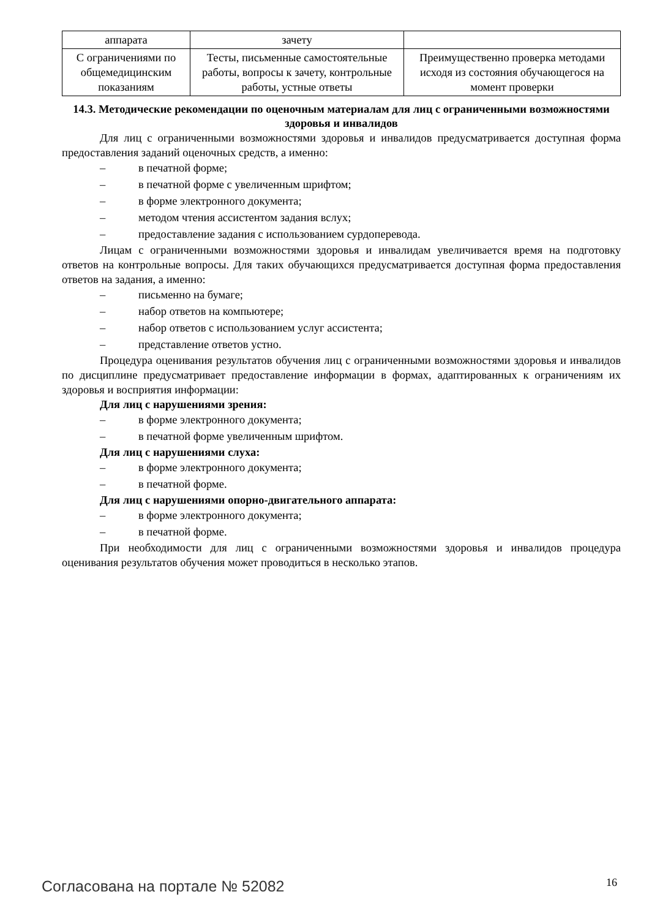| аппарата | зачету | |
| С ограничениями по общемедицинским показаниям | Тесты, письменные самостоятельные работы, вопросы к зачету, контрольные работы, устные ответы | Преимущественно проверка методами исходя из состояния обучающегося на момент проверки |
14.3. Методические рекомендации по оценочным материалам для лиц с ограниченными возможностями здоровья и инвалидов
Для лиц с ограниченными возможностями здоровья и инвалидов предусматривается доступная форма предоставления заданий оценочных средств, а именно:
– в печатной форме;
– в печатной форме с увеличенным шрифтом;
– в форме электронного документа;
– методом чтения ассистентом задания вслух;
– предоставление задания с использованием сурдоперевода.
Лицам с ограниченными возможностями здоровья и инвалидам увеличивается время на подготовку ответов на контрольные вопросы. Для таких обучающихся предусматривается доступная форма предоставления ответов на задания, а именно:
– письменно на бумаге;
– набор ответов на компьютере;
– набор ответов с использованием услуг ассистента;
– представление ответов устно.
Процедура оценивания результатов обучения лиц с ограниченными возможностями здоровья и инвалидов по дисциплине предусматривает предоставление информации в формах, адаптированных к ограничениям их здоровья и восприятия информации:
Для лиц с нарушениями зрения:
– в форме электронного документа;
– в печатной форме увеличенным шрифтом.
Для лиц с нарушениями слуха:
– в форме электронного документа;
– в печатной форме.
Для лиц с нарушениями опорно-двигательного аппарата:
– в форме электронного документа;
– в печатной форме.
При необходимости для лиц с ограниченными возможностями здоровья и инвалидов процедура оценивания результатов обучения может проводиться в несколько этапов.
Согласована на портале № 52082 16